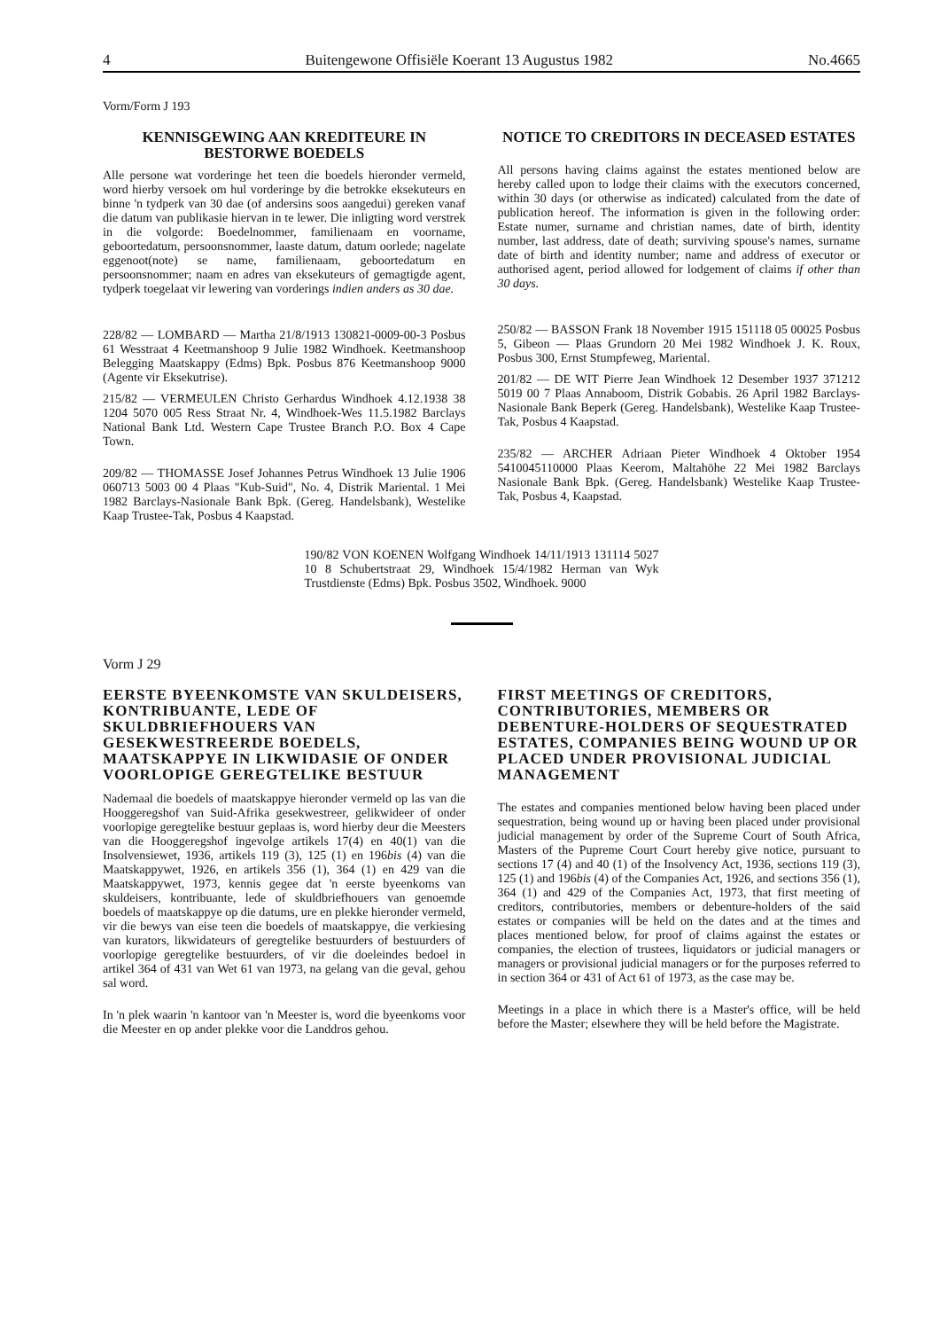4 Buitengewone Offisiële Koerant 13 Augustus 1982 No.4665
Vorm/Form J 193
KENNISGEWING AAN KREDITEURE IN BESTORWE BOEDELS
Alle persone wat vorderinge het teen die boedels hieronder vermeld, word hierby versoek om hul vorderinge by die betrokke eksekuteurs en binne 'n tydperk van 30 dae (of andersins soos aangedui) gereken vanaf die datum van publikasie hiervan in te lewer. Die inligting word verstrek in die volgorde: Boedelnommer, familienaam en voorname, geboortedatum, persoonsnommer, laaste datum, datum oorlede; nagelate eggenoot(note) se name, familienaam, geboortedatum en persoonsnommer; naam en adres van eksekuteurs of gemagtigde agent, tydperk toegelaat vir lewering van vorderings indien anders as 30 dae.
228/82 — LOMBARD — Martha 21/8/1913 130821-0009-00-3 Posbus 61 Wesstraat 4 Keetmanshoop 9 Julie 1982 Windhoek. Keetmanshoop Belegging Maatskappy (Edms) Bpk. Posbus 876 Keetmanshoop 9000 (Agente vir Eksekutrise).
215/82 — VERMEULEN Christo Gerhardus Windhoek 4.12.1938 38 1204 5070 005 Ress Straat Nr. 4, Windhoek-Wes 11.5.1982 Barclays National Bank Ltd. Western Cape Trustee Branch P.O. Box 4 Cape Town.
209/82 — THOMASSE Josef Johannes Petrus Windhoek 13 Julie 1906 060713 5003 00 4 Plaas "Kub-Suid", No. 4, Distrik Mariental. 1 Mei 1982 Barclays-Nasionale Bank Bpk. (Gereg. Handelsbank), Westelike Kaap Trustee-Tak, Posbus 4 Kaapstad.
NOTICE TO CREDITORS IN DECEASED ESTATES
All persons having claims against the estates mentioned below are hereby called upon to lodge their claims with the executors concerned, within 30 days (or otherwise as indicated) calculated from the date of publication hereof. The information is given in the following order: Estate numer, surname and christian names, date of birth, identity number, last address, date of death; surviving spouse's names, surname date of birth and identity number; name and address of executor or authorised agent, period allowed for lodgement of claims if other than 30 days.
250/82 — BASSON Frank 18 November 1915 151118 05 00025 Posbus 5, Gibeon — Plaas Grundorn 20 Mei 1982 Windhoek J. K. Roux, Posbus 300, Ernst Stumpfeweg, Mariental.
201/82 — DE WIT Pierre Jean Windhoek 12 Desember 1937 371212 5019 00 7 Plaas Annaboom, Distrik Gobabis. 26 April 1982 Barclays-Nasionale Bank Beperk (Gereg. Handelsbank), Westelike Kaap Trustee-Tak, Posbus 4 Kaapstad.
235/82 — ARCHER Adriaan Pieter Windhoek 4 Oktober 1954 5410045110000 Plaas Keerom, Maltahöhe 22 Mei 1982 Barclays Nasionale Bank Bpk. (Gereg. Handelsbank) Westelike Kaap Trustee-Tak, Posbus 4, Kaapstad.
190/82 VON KOENEN Wolfgang Windhoek 14/11/1913 131114 5027 10 8 Schubertstraat 29, Windhoek 15/4/1982 Herman van Wyk Trustdienste (Edms) Bpk. Posbus 3502, Windhoek. 9000
Vorm J 29
EERSTE BYEENKOMSTE VAN SKULDEISERS, KONTRIBUANTE, LEDE OF SKULDBRIEFHOUERS VAN GESEKWESTREERDE BOEDELS, MAATSKAPPYE IN LIKWIDASIE OF ONDER VOORLOPIGE GEREGTELIKE BESTUUR
Nademaal die boedels of maatskappye hieronder vermeld op las van die Hooggeregshof van Suid-Afrika gesekwestreer, gelikwideer of onder voorlopige geregtelike bestuur geplaas is, word hierby deur die Meesters van die Hooggeregshof ingevolge artikels 17(4) en 40(1) van die Insolvensiewet, 1936, artikels 119 (3), 125 (1) en 196bis (4) van die Maatskappywet, 1926, en artikels 356 (1), 364 (1) en 429 van die Maatskappywet, 1973, kennis gegee dat 'n eerste byeenkoms van skuldeisers, kontribuante, lede of skuldbriefhouers van genoemde boedels of maatskappye op die datums, ure en plekke hieronder vermeld, vir die bewys van eise teen die boedels of maatskappye, die verkiesing van kurators, likwidateurs of geregtelike bestuurders of bestuurders of voorlopige geregtelike bestuurders, of vir die doeleindes bedoel in artikel 364 of 431 van Wet 61 van 1973, na gelang van die geval, gehou sal word.
In 'n plek waarin 'n kantoor van 'n Meester is, word die byeenkoms voor die Meester en op ander plekke voor die Landdros gehou.
FIRST MEETINGS OF CREDITORS, CONTRIBUTORIES, MEMBERS OR DEBENTURE-HOLDERS OF SEQUESTRATED ESTATES, COMPANIES BEING WOUND UP OR PLACED UNDER PROVISIONAL JUDICIAL MANAGEMENT
The estates and companies mentioned below having been placed under sequestration, being wound up or having been placed under provisional judicial management by order of the Supreme Court of South Africa, Masters of the Pupreme Court Court hereby give notice, pursuant to sections 17 (4) and 40 (1) of the Insolvency Act, 1936, sections 119 (3), 125 (1) and 196bis (4) of the Companies Act, 1926, and sections 356 (1), 364 (1) and 429 of the Companies Act, 1973, that first meeting of creditors, contributories, members or debenture-holders of the said estates or companies will be held on the dates and at the times and places mentioned below, for proof of claims against the estates or companies, the election of trustees, liquidators or judicial managers or managers or provisional judicial managers or for the purposes referred to in section 364 or 431 of Act 61 of 1973, as the case may be.
Meetings in a place in which there is a Master's office, will be held before the Master; elsewhere they will be held before the Magistrate.